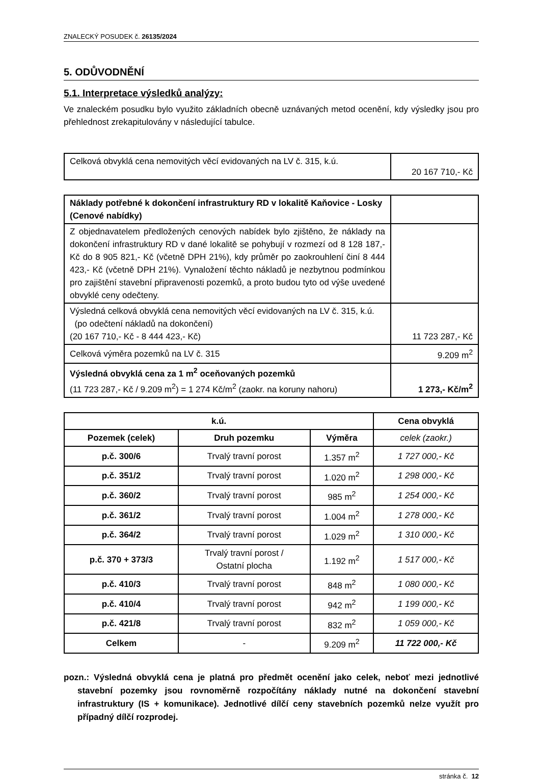ZNALECKÝ POSUDEK č. 26135/2024
5. ODŮVODNĚNÍ
5.1. Interpretace výsledků analýzy:
Ve znaleckém posudku bylo využito základních obecně uznávaných metod ocenění, kdy výsledky jsou pro přehlednost zrekapitulovány v následující tabulce.
| Celková obvyklá cena nemovitých věcí evidovaných na LV č. 315, k.ú. | 20 167 710,- Kč |
| Náklady potřebné k dokončení infrastruktury RD v lokalitě Kaňovice - Losky (Cenové nabídky) | |
| Z objednavatelem předložených cenových nabídek bylo zjištěno, že náklady na dokončení infrastruktury RD v dané lokalitě se pohybují v rozmezí od 8 128 187,- Kč do 8 905 821,- Kč (včetně DPH 21%), kdy průměr po zaokrouhlení činí 8 444 423,- Kč (včetně DPH 21%). Vynaložení těchto nákladů je nezbytnou podmínkou pro zajištění stavební připravenosti pozemků, a proto budou tyto od výše uvedené obvyklé ceny odečteny. | |
| Výsledná celková obvyklá cena nemovitých věcí evidovaných na LV č. 315, k.ú. (po odečtení nákladů na dokončení) (20 167 710,- Kč - 8 444 423,- Kč) | 11 723 287,- Kč |
| Celková výměra pozemků na LV č. 315 | 9.209 m<sup>2</sup> |
| Výsledná obvyklá cena za 1 m<sup>2</sup> oceňovaných pozemků (11 723 287,- Kč / 9.209 m<sup>2</sup>) = 1 274 Kč/m<sup>2</sup> (zaokr. na koruny nahoru) | 1 273,- Kč/m<sup>2</sup> |
| k.ú. | | | Cena obvyklá |
| --- | --- | --- | --- |
| Pozemek (celek) | Druh pozemku | Výměra | celek (zaokr.) |
| p.č. 300/6 | Trvalý travní porost | 1.357 m<sup>2</sup> | 1 727 000,- Kč |
| p.č. 351/2 | Trvalý travní porost | 1.020 m<sup>2</sup> | 1 298 000,- Kč |
| p.č. 360/2 | Trvalý travní porost | 985 m<sup>2</sup> | 1 254 000,- Kč |
| p.č. 361/2 | Trvalý travní porost | 1.004 m<sup>2</sup> | 1 278 000,- Kč |
| p.č. 364/2 | Trvalý travní porost | 1.029 m<sup>2</sup> | 1 310 000,- Kč |
| p.č. 370 + 373/3 | Trvalý travní porost / Ostatní plocha | 1.192 m<sup>2</sup> | 1 517 000,- Kč |
| p.č. 410/3 | Trvalý travní porost | 848 m<sup>2</sup> | 1 080 000,- Kč |
| p.č. 410/4 | Trvalý travní porost | 942 m<sup>2</sup> | 1 199 000,- Kč |
| p.č. 421/8 | Trvalý travní porost | 832 m<sup>2</sup> | 1 059 000,- Kč |
| Celkem | - | 9.209 m<sup>2</sup> | 11 722 000,- Kč |
pozn.: Výsledná obvyklá cena je platná pro předmět ocenění jako celek, neboť mezi jednotlivé stavební pozemky jsou rovnoměrně rozpočítány náklady nutné na dokončení stavební infrastruktury (IS + komunikace). Jednotlivé dílčí ceny stavebních pozemků nelze využít pro případný dílčí rozprodej.
stránka č. 12